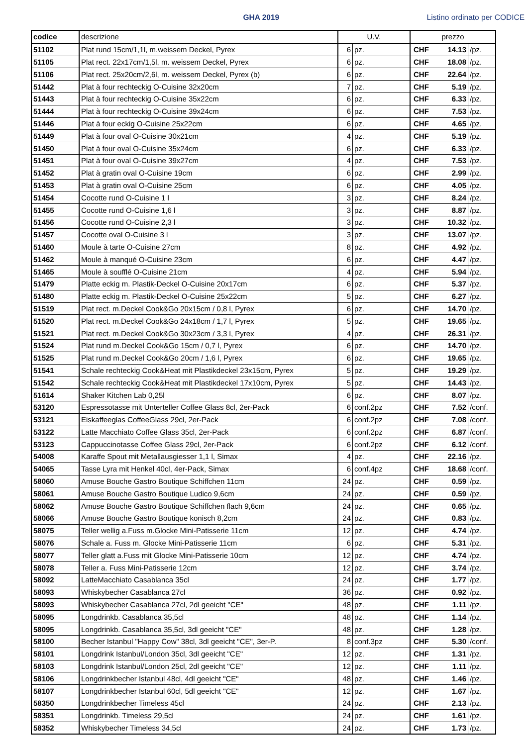GHA 2019
Listino ordinato per CODICE
| codice | descrizione | U.V. | | prezzo | | |
| --- | --- | --- | --- | --- | --- | --- |
| 51102 | Plat rund 15cm/1,1l, m.weissem Deckel, Pyrex | 6 | pz. | CHF | 14.13 | /pz. |
| 51105 | Plat rect. 22x17cm/1,5l, m. weissem Deckel, Pyrex | 6 | pz. | CHF | 18.08 | /pz. |
| 51106 | Plat rect. 25x20cm/2,6l, m. weissem Deckel, Pyrex (b) | 6 | pz. | CHF | 22.64 | /pz. |
| 51442 | Plat à four rechteckig O-Cuisine 32x20cm | 7 | pz. | CHF | 5.19 | /pz. |
| 51443 | Plat à four rechteckig O-Cuisine 35x22cm | 6 | pz. | CHF | 6.33 | /pz. |
| 51444 | Plat à four rechteckig O-Cuisine 39x24cm | 6 | pz. | CHF | 7.53 | /pz. |
| 51446 | Plat à four eckig O-Cuisine 25x22cm | 6 | pz. | CHF | 4.65 | /pz. |
| 51449 | Plat à four oval O-Cuisine 30x21cm | 4 | pz. | CHF | 5.19 | /pz. |
| 51450 | Plat à four oval O-Cuisine 35x24cm | 6 | pz. | CHF | 6.33 | /pz. |
| 51451 | Plat à four oval O-Cuisine 39x27cm | 4 | pz. | CHF | 7.53 | /pz. |
| 51452 | Plat à gratin oval O-Cuisine 19cm | 6 | pz. | CHF | 2.99 | /pz. |
| 51453 | Plat à gratin oval O-Cuisine 25cm | 6 | pz. | CHF | 4.05 | /pz. |
| 51454 | Cocotte rund O-Cuisine 1 l | 3 | pz. | CHF | 8.24 | /pz. |
| 51455 | Cocotte rund O-Cuisine 1,6 l | 3 | pz. | CHF | 8.87 | /pz. |
| 51456 | Cocotte rund O-Cuisine 2,3 l | 3 | pz. | CHF | 10.32 | /pz. |
| 51457 | Cocotte oval O-Cuisine 3 l | 3 | pz. | CHF | 13.07 | /pz. |
| 51460 | Moule à tarte O-Cuisine 27cm | 8 | pz. | CHF | 4.92 | /pz. |
| 51462 | Moule à manqué O-Cuisine 23cm | 6 | pz. | CHF | 4.47 | /pz. |
| 51465 | Moule à soufflé O-Cuisine 21cm | 4 | pz. | CHF | 5.94 | /pz. |
| 51479 | Platte eckig m. Plastik-Deckel O-Cuisine 20x17cm | 6 | pz. | CHF | 5.37 | /pz. |
| 51480 | Platte eckig m. Plastik-Deckel O-Cuisine 25x22cm | 5 | pz. | CHF | 6.27 | /pz. |
| 51519 | Plat rect. m.Deckel Cook&Go 20x15cm / 0,8 l, Pyrex | 6 | pz. | CHF | 14.70 | /pz. |
| 51520 | Plat rect. m.Deckel Cook&Go 24x18cm / 1,7 l, Pyrex | 5 | pz. | CHF | 19.65 | /pz. |
| 51521 | Plat rect. m.Deckel Cook&Go 30x23cm / 3,3 l, Pyrex | 4 | pz. | CHF | 26.31 | /pz. |
| 51524 | Plat rund m.Deckel Cook&Go 15cm / 0,7 l, Pyrex | 6 | pz. | CHF | 14.70 | /pz. |
| 51525 | Plat rund m.Deckel Cook&Go 20cm / 1,6 l, Pyrex | 6 | pz. | CHF | 19.65 | /pz. |
| 51541 | Schale rechteckig Cook&Heat mit Plastikdeckel 23x15cm, Pyrex | 5 | pz. | CHF | 19.29 | /pz. |
| 51542 | Schale rechteckig Cook&Heat mit Plastikdeckel 17x10cm, Pyrex | 5 | pz. | CHF | 14.43 | /pz. |
| 51614 | Shaker Kitchen Lab 0,25l | 6 | pz. | CHF | 8.07 | /pz. |
| 53120 | Espressotasse mit Unterteller Coffee Glass 8cl, 2er-Pack | 6 | conf.2pz | CHF | 7.52 | /conf. |
| 53121 | Eiskaffeeglas CoffeeGlass 29cl, 2er-Pack | 6 | conf.2pz | CHF | 7.08 | /conf. |
| 53122 | Latte Macchiato Coffee Glass 35cl, 2er-Pack | 6 | conf.2pz | CHF | 6.87 | /conf. |
| 53123 | Cappuccinotasse Coffee Glass 29cl, 2er-Pack | 6 | conf.2pz | CHF | 6.12 | /conf. |
| 54008 | Karaffe Spout mit Metallausgiesser 1,1 l, Simax | 4 | pz. | CHF | 22.16 | /pz. |
| 54065 | Tasse Lyra mit Henkel 40cl, 4er-Pack, Simax | 6 | conf.4pz | CHF | 18.68 | /conf. |
| 58060 | Amuse Bouche Gastro Boutique Schiffchen 11cm | 24 | pz. | CHF | 0.59 | /pz. |
| 58061 | Amuse Bouche Gastro Boutique Ludico 9,6cm | 24 | pz. | CHF | 0.59 | /pz. |
| 58062 | Amuse Bouche Gastro Boutique Schiffchen flach 9,6cm | 24 | pz. | CHF | 0.65 | /pz. |
| 58066 | Amuse Bouche Gastro Boutique konisch 8,2cm | 24 | pz. | CHF | 0.83 | /pz. |
| 58075 | Teller wellig a.Fuss m.Glocke Mini-Patisserie 11cm | 12 | pz. | CHF | 4.74 | /pz. |
| 58076 | Schale a. Fuss m. Glocke Mini-Patisserie 11cm | 6 | pz. | CHF | 5.31 | /pz. |
| 58077 | Teller glatt a.Fuss mit Glocke Mini-Patisserie 10cm | 12 | pz. | CHF | 4.74 | /pz. |
| 58078 | Teller a. Fuss Mini-Patisserie 12cm | 12 | pz. | CHF | 3.74 | /pz. |
| 58092 | LatteMacchiato Casablanca 35cl | 24 | pz. | CHF | 1.77 | /pz. |
| 58093 | Whiskybecher Casablanca 27cl | 36 | pz. | CHF | 0.92 | /pz. |
| 58093 | Whiskybecher Casablanca 27cl, 2dl geeicht "CE" | 48 | pz. | CHF | 1.11 | /pz. |
| 58095 | Longdrinkb. Casablanca 35,5cl | 48 | pz. | CHF | 1.14 | /pz. |
| 58095 | Longdrinkb. Casablanca 35,5cl, 3dl geeicht "CE" | 48 | pz. | CHF | 1.28 | /pz. |
| 58100 | Becher Istanbul "Happy Cow" 38cl, 3dl geeicht "CE", 3er-P. | 8 | conf.3pz | CHF | 5.30 | /conf. |
| 58101 | Longdrink Istanbul/London 35cl, 3dl geeicht "CE" | 12 | pz. | CHF | 1.31 | /pz. |
| 58103 | Longdrink Istanbul/London 25cl, 2dl geeicht "CE" | 12 | pz. | CHF | 1.11 | /pz. |
| 58106 | Longdrinkbecher Istanbul 48cl, 4dl geeicht "CE" | 48 | pz. | CHF | 1.46 | /pz. |
| 58107 | Longdrinkbecher Istanbul 60cl, 5dl geeicht "CE" | 12 | pz. | CHF | 1.67 | /pz. |
| 58350 | Longdrinkbecher Timeless 45cl | 24 | pz. | CHF | 2.13 | /pz. |
| 58351 | Longdrinkb. Timeless 29,5cl | 24 | pz. | CHF | 1.61 | /pz. |
| 58352 | Whiskybecher Timeless 34,5cl | 24 | pz. | CHF | 1.73 | /pz. |